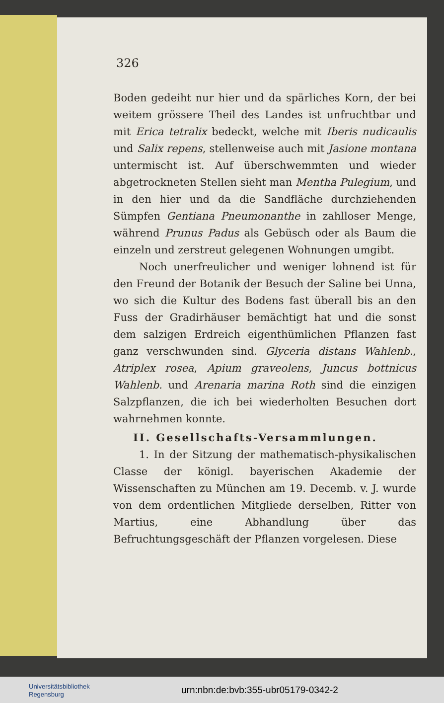326
Boden gedeiht nur hier und da spärliches Korn, der bei weitem grössere Theil des Landes ist unfruchtbar und mit Erica tetralix bedeckt, welche mit Iberis nudicaulis und Salix repens, stellenweise auch mit Jasione montana untermischt ist. Auf überschwemmten und wieder abgetrockneten Stellen sieht man Mentha Pulegium, und in den hier und da die Sandfläche durchziehenden Sümpfen Gentiana Pneumonanthe in zahlloser Menge, während Prunus Padus als Gebüsch oder als Baum die einzeln und zerstreut gelegenen Wohnungen umgibt.
Noch unerfreulicher und weniger lohnend ist für den Freund der Botanik der Besuch der Saline bei Unna, wo sich die Kultur des Bodens fast überall bis an den Fuss der Gradirhäuser bemächtigt hat und die sonst dem salzigen Erdreich eigenthümlichen Pflanzen fast ganz verschwunden sind. Glyceria distans Wahlenb., Atriplex rosea, Apium graveolens, Juncus bottnicus Wahlenb. und Arenaria marina Roth sind die einzigen Salzpflanzen, die ich bei wiederholten Besuchen dort wahrnehmen konnte.
II. Gesellschafts-Versammlungen.
1. In der Sitzung der mathematisch-physikalischen Classe der königl. bayerischen Akademie der Wissenschaften zu München am 19. Decemb. v. J. wurde von dem ordentlichen Mitgliede derselben, Ritter von Martius, eine Abhandlung über das Befruchtungsgeschäft der Pflanzen vorgelesen. Diese
Universitätsbibliothek
Regensburg
urn:nbn:de:bvb:355-ubr05179-0342-2